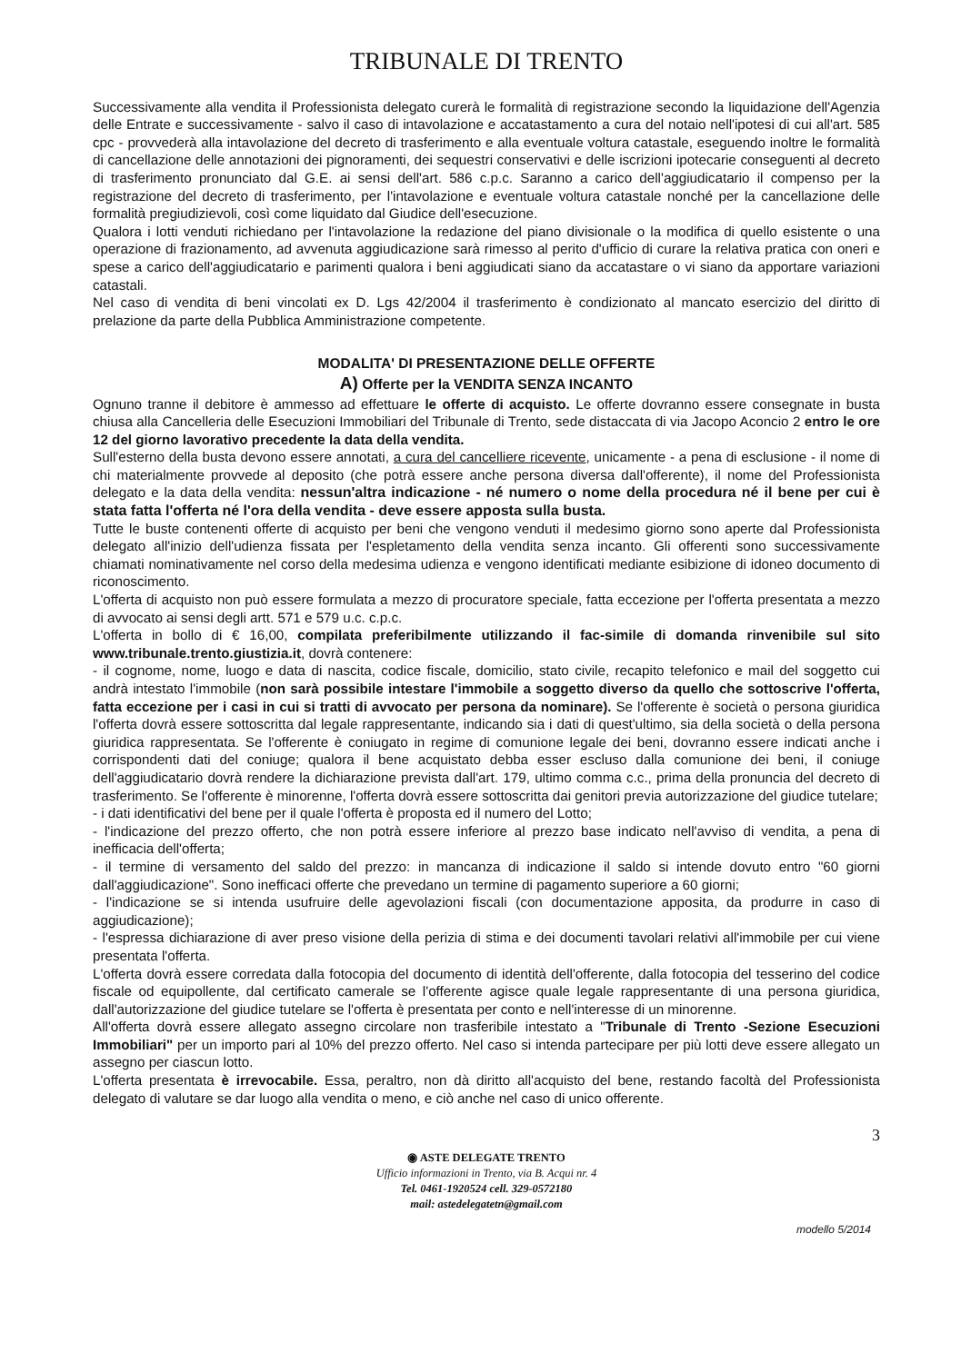TRIBUNALE DI TRENTO
Successivamente alla vendita il Professionista delegato curerà le formalità di registrazione secondo la liquidazione dell'Agenzia delle Entrate e successivamente - salvo il caso di intavolazione e accatastamento a cura del notaio nell'ipotesi di cui all'art. 585 cpc - provvederà alla intavolazione del decreto di trasferimento e alla eventuale voltura catastale, eseguendo inoltre le formalità di cancellazione delle annotazioni dei pignoramenti, dei sequestri conservativi e delle iscrizioni ipotecarie conseguenti al decreto di trasferimento pronunciato dal G.E. ai sensi dell'art. 586 c.p.c. Saranno a carico dell'aggiudicatario il compenso per la registrazione del decreto di trasferimento, per l'intavolazione e eventuale voltura catastale nonché per la cancellazione delle formalità pregiudizievoli, così come liquidato dal Giudice dell'esecuzione.
Qualora i lotti venduti richiedano per l'intavolazione la redazione del piano divisionale o la modifica di quello esistente o una operazione di frazionamento, ad avvenuta aggiudicazione sarà rimesso al perito d'ufficio di curare la relativa pratica con oneri e spese a carico dell'aggiudicatario e parimenti qualora i beni aggiudicati siano da accatastare o vi siano da apportare variazioni catastali.
Nel caso di vendita di beni vincolati ex D. Lgs 42/2004 il trasferimento è condizionato al mancato esercizio del diritto di prelazione da parte della Pubblica Amministrazione competente.
MODALITA' DI PRESENTAZIONE DELLE OFFERTE
A) Offerte per la VENDITA SENZA INCANTO
Ognuno tranne il debitore è ammesso ad effettuare le offerte di acquisto. Le offerte dovranno essere consegnate in busta chiusa alla Cancelleria delle Esecuzioni Immobiliari del Tribunale di Trento, sede distaccata di via Jacopo Aconcio 2 entro le ore 12 del giorno lavorativo precedente la data della vendita.
Sull'esterno della busta devono essere annotati, a cura del cancelliere ricevente, unicamente - a pena di esclusione - il nome di chi materialmente provvede al deposito (che potrà essere anche persona diversa dall'offerente), il nome del Professionista delegato e la data della vendita: nessun'altra indicazione - né numero o nome della procedura né il bene per cui è stata fatta l'offerta né l'ora della vendita - deve essere apposta sulla busta.
Tutte le buste contenenti offerte di acquisto per beni che vengono venduti il medesimo giorno sono aperte dal Professionista delegato all'inizio dell'udienza fissata per l'espletamento della vendita senza incanto. Gli offerenti sono successivamente chiamati nominativamente nel corso della medesima udienza e vengono identificati mediante esibizione di idoneo documento di riconoscimento.
L'offerta di acquisto non può essere formulata a mezzo di procuratore speciale, fatta eccezione per l'offerta presentata a mezzo di avvocato ai sensi degli artt. 571 e 579 u.c. c.p.c.
L'offerta in bollo di € 16,00, compilata preferibilmente utilizzando il fac-simile di domanda rinvenibile sul sito www.tribunale.trento.giustizia.it, dovrà contenere:
- il cognome, nome, luogo e data di nascita, codice fiscale, domicilio, stato civile, recapito telefonico e mail del soggetto cui andrà intestato l'immobile (non sarà possibile intestare l'immobile a soggetto diverso da quello che sottoscrive l'offerta, fatta eccezione per i casi in cui si tratti di avvocato per persona da nominare). Se l'offerente è società o persona giuridica l'offerta dovrà essere sottoscritta dal legale rappresentante, indicando sia i dati di quest'ultimo, sia della società o della persona giuridica rappresentata. Se l'offerente è coniugato in regime di comunione legale dei beni, dovranno essere indicati anche i corrispondenti dati del coniuge; qualora il bene acquistato debba esser escluso dalla comunione dei beni, il coniuge dell'aggiudicatario dovrà rendere la dichiarazione prevista dall'art. 179, ultimo comma c.c., prima della pronuncia del decreto di trasferimento. Se l'offerente è minorenne, l'offerta dovrà essere sottoscritta dai genitori previa autorizzazione del giudice tutelare;
- i dati identificativi del bene per il quale l'offerta è proposta ed il numero del Lotto;
- l'indicazione del prezzo offerto, che non potrà essere inferiore al prezzo base indicato nell'avviso di vendita, a pena di inefficacia dell'offerta;
- il termine di versamento del saldo del prezzo: in mancanza di indicazione il saldo si intende dovuto entro "60 giorni dall'aggiudicazione". Sono inefficaci offerte che prevedano un termine di pagamento superiore a 60 giorni;
- l'indicazione se si intenda usufruire delle agevolazioni fiscali (con documentazione apposita, da produrre in caso di aggiudicazione);
- l'espressa dichiarazione di aver preso visione della perizia di stima e dei documenti tavolari relativi all'immobile per cui viene presentata l'offerta.
L'offerta dovrà essere corredata dalla fotocopia del documento di identità dell'offerente, dalla fotocopia del tesserino del codice fiscale od equipollente, dal certificato camerale se l'offerente agisce quale legale rappresentante di una persona giuridica, dall'autorizzazione del giudice tutelare se l'offerta è presentata per conto e nell'interesse di un minorenne.
All'offerta dovrà essere allegato assegno circolare non trasferibile intestato a "Tribunale di Trento -Sezione Esecuzioni Immobiliari" per un importo pari al 10% del prezzo offerto. Nel caso si intenda partecipare per più lotti deve essere allegato un assegno per ciascun lotto.
L'offerta presentata è irrevocabile. Essa, peraltro, non dà diritto all'acquisto del bene, restando facoltà del Professionista delegato di valutare se dar luogo alla vendita o meno, e ciò anche nel caso di unico offerente.
3
◉ ASTE DELEGATE TRENTO
Ufficio informazioni in Trento, via B. Acqui nr. 4
Tel. 0461-1920524 cell. 329-0572180
mail: astedelegatetn@gmail.com
modello 5/2014